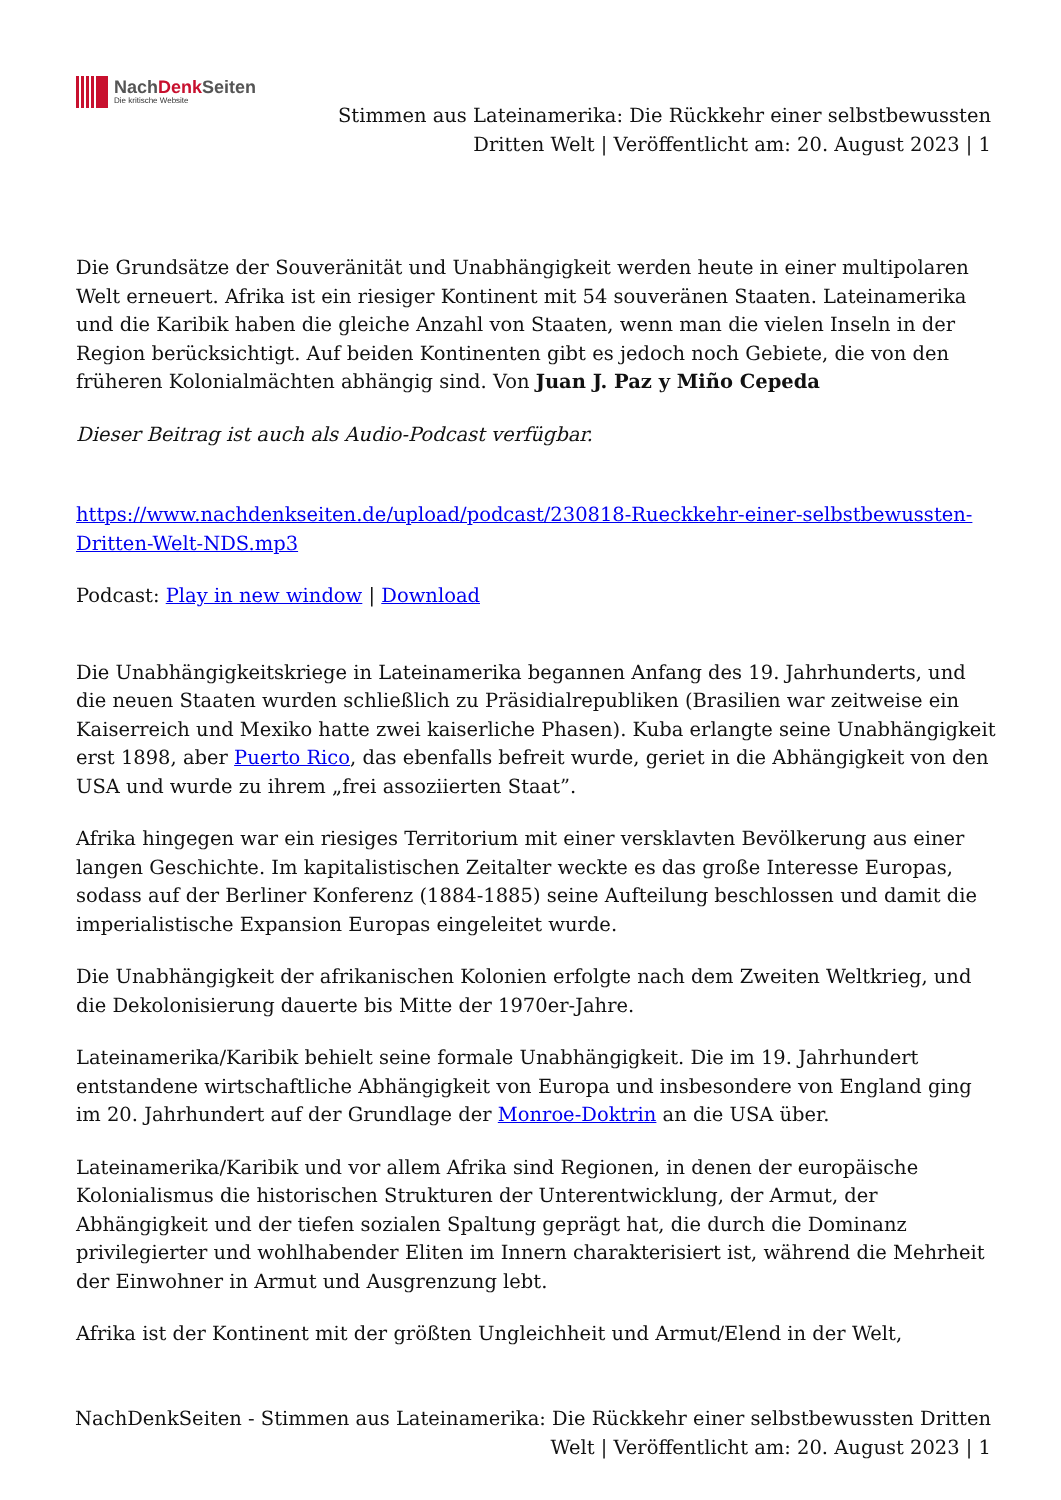NachDenk Seiten
Die kritische Website
Stimmen aus Lateinamerika: Die Rückkehr einer selbstbewussten Dritten Welt | Veröffentlicht am: 20. August 2023 | 1
Die Grundsätze der Souveränität und Unabhängigkeit werden heute in einer multipolaren Welt erneuert. Afrika ist ein riesiger Kontinent mit 54 souveränen Staaten. Lateinamerika und die Karibik haben die gleiche Anzahl von Staaten, wenn man die vielen Inseln in der Region berücksichtigt. Auf beiden Kontinenten gibt es jedoch noch Gebiete, die von den früheren Kolonialmächten abhängig sind. Von Juan J. Paz y Miño Cepeda
Dieser Beitrag ist auch als Audio-Podcast verfügbar.
https://www.nachdenkseiten.de/upload/podcast/230818-Rueckkehr-einer-selbstbewussten-Dritten-Welt-NDS.mp3
Podcast: Play in new window | Download
Die Unabhängigkeitskriege in Lateinamerika begannen Anfang des 19. Jahrhunderts, und die neuen Staaten wurden schließlich zu Präsidialrepubliken (Brasilien war zeitweise ein Kaiserreich und Mexiko hatte zwei kaiserliche Phasen). Kuba erlangte seine Unabhängigkeit erst 1898, aber Puerto Rico, das ebenfalls befreit wurde, geriet in die Abhängigkeit von den USA und wurde zu ihrem „frei assoziierten Staat”.
Afrika hingegen war ein riesiges Territorium mit einer versklavten Bevölkerung aus einer langen Geschichte. Im kapitalistischen Zeitalter weckte es das große Interesse Europas, sodass auf der Berliner Konferenz (1884-1885) seine Aufteilung beschlossen und damit die imperialistische Expansion Europas eingeleitet wurde.
Die Unabhängigkeit der afrikanischen Kolonien erfolgte nach dem Zweiten Weltkrieg, und die Dekolonisierung dauerte bis Mitte der 1970er-Jahre.
Lateinamerika/Karibik behielt seine formale Unabhängigkeit. Die im 19. Jahrhundert entstandene wirtschaftliche Abhängigkeit von Europa und insbesondere von England ging im 20. Jahrhundert auf der Grundlage der Monroe-Doktrin an die USA über.
Lateinamerika/Karibik und vor allem Afrika sind Regionen, in denen der europäische Kolonialismus die historischen Strukturen der Unterentwicklung, der Armut, der Abhängigkeit und der tiefen sozialen Spaltung geprägt hat, die durch die Dominanz privilegierter und wohlhabender Eliten im Innern charakterisiert ist, während die Mehrheit der Einwohner in Armut und Ausgrenzung lebt.
Afrika ist der Kontinent mit der größten Ungleichheit und Armut/Elend in der Welt,
NachDenkSeiten - Stimmen aus Lateinamerika: Die Rückkehr einer selbstbewussten Dritten Welt | Veröffentlicht am: 20. August 2023 | 1